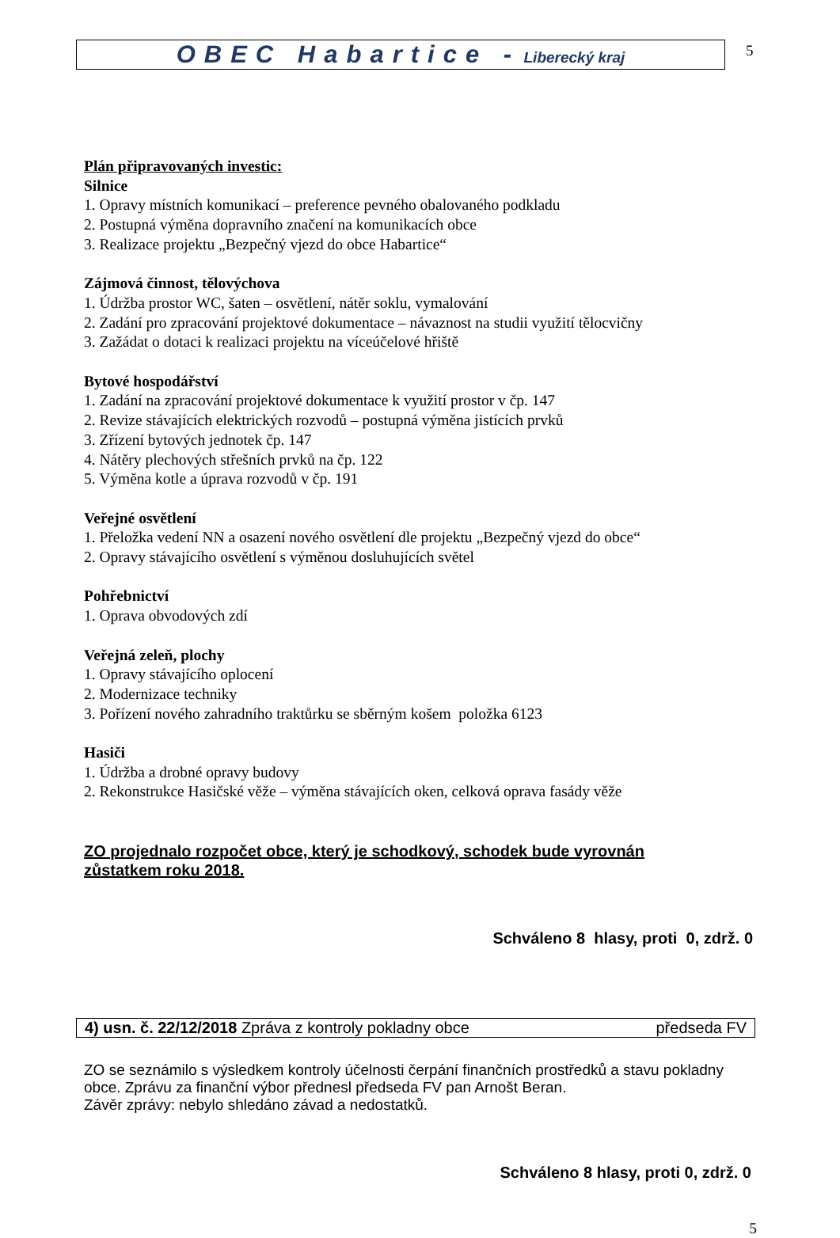OBEC Habartice - Liberecký kraj
5
Plán připravovaných investic:
Silnice
1. Opravy místních komunikací – preference pevného obalovaného podkladu
2. Postupná výměna dopravního značení na komunikacích obce
3. Realizace projektu „Bezpečný vjezd do obce Habartice“
Zájmová činnost, tělovýchova
1. Údržba prostor WC, šaten – osvětlení, nátěr soklu, vymalování
2. Zadání pro zpracování projektové dokumentace – návaznost na studii využití tělocvičny
3. Zažádat o dotaci k realizaci projektu na víceúčelové hřiště
Bytové hospodářství
1. Zadání na zpracování projektové dokumentace k využití prostor v čp. 147
2. Revize stávajících elektrických rozvodů – postupná výměna jistících prvků
3. Zřízení bytových jednotek čp. 147
4. Nátěry plechových střešních prvků na čp. 122
5. Výměna kotle a úprava rozvodů v čp. 191
Veřejné osvětlení
1. Přeložka vedení NN a osazení nového osvětlení dle projektu „Bezpečný vjezd do obce“
2. Opravy stávajícího osvětlení s výměnou dosluhujících světel
Pohřebnictví
1. Oprava obvodových zdí
Veřejná zeleň, plochy
1. Opravy stávajícího oplocení
2. Modernizace techniky
3. Pořízení nového zahradního traktůrku se sběrným košem položka 6123
Hasiči
1. Údržba a drobné opravy budovy
2. Rekonstrukce Hasičské věže – výměna stávajících oken, celková oprava fasády věže
ZO projednalo rozpočet obce, který je schodkový, schodek bude vyrovnán zůstatkem roku 2018.
Schváleno 8 hlasy, proti 0, zdrž. 0
4) usn. č. 22/12/2018 Zpráva z kontroly pokladny obce předseda FV
ZO se seznámilo s výsledkem kontroly účelnosti čerpání finančních prostředků a stavu pokladny obce. Zprávu za finanční výbor přednesl předseda FV pan Arnošt Beran.
Závěr zprávy: nebylo shledáno závad a nedostatků.
Schváleno 8 hlasy, proti 0, zdrž. 0
5